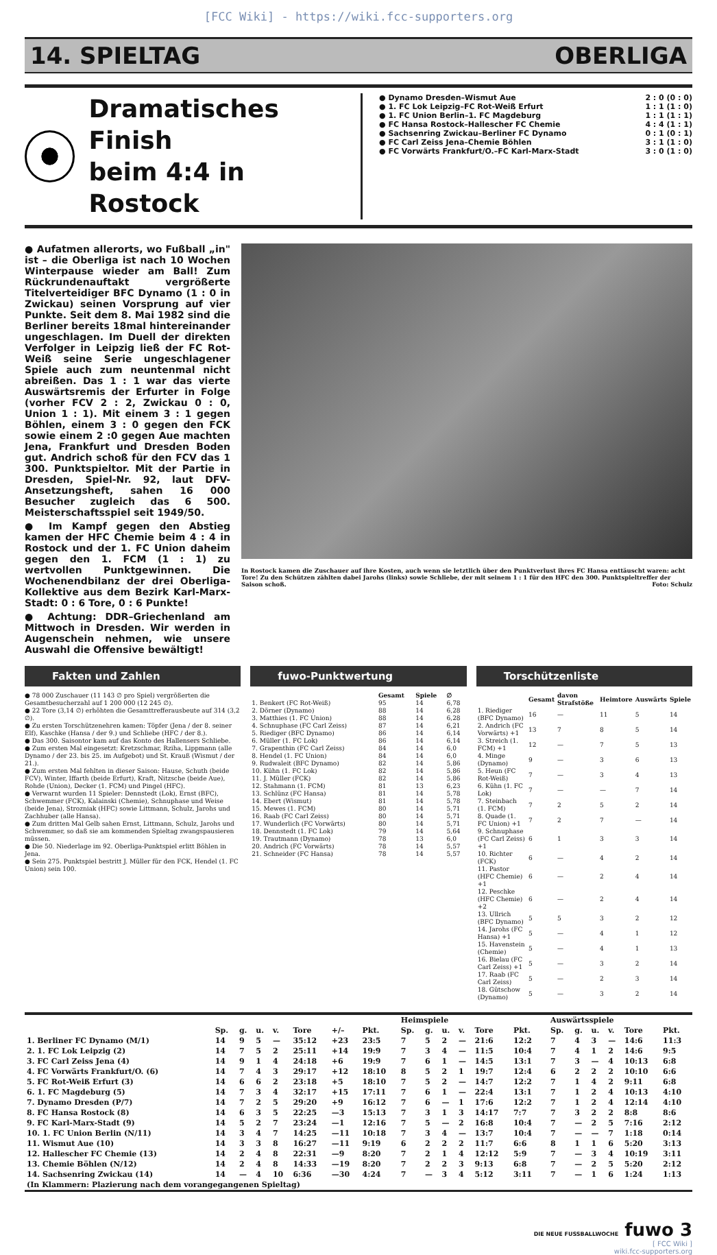[FCC Wiki] - https://wiki.fcc-supporters.org
14. SPIELTAG OBERLIGA
Dramatisches Finish
beim 4:4 in Rostock
● Dynamo Dresden–Wismut Aue 2 : 0 (0 : 0)
● 1. FC Lok Leipzig–FC Rot-Weiß Erfurt 1 : 1 (1 : 0)
● 1. FC Union Berlin–1. FC Magdeburg 1 : 1 (1 : 1)
● FC Hansa Rostock–Hallescher FC Chemie 4 : 4 (1 : 1)
● Sachsenring Zwickau–Berliner FC Dynamo 0 : 1 (0 : 1)
● FC Carl Zeiss Jena–Chemie Böhlen 3 : 1 (1 : 0)
● FC Vorwärts Frankfurt/O.–FC Karl-Marx-Stadt 3 : 0 (1 : 0)
● Aufatmen allerorts, wo Fußball „in" ist – die Oberliga ist nach 10 Wochen Winterpause wieder am Ball! Zum Rückrundenauftakt vergrößerte Titelverteidiger BFC Dynamo (1 : 0 in Zwickau) seinen Vorsprung auf vier Punkte. Seit dem 8. Mai 1982 sind die Berliner bereits 18mal hintereinander ungeschlagen. Im Duell der direkten Verfolger in Leipzig ließ der FC Rot-Weiß seine Serie ungeschlagener Spiele auch zum neuntenmal nicht abreißen. Das 1 : 1 war das vierte Auswärtsremis der Erfurter in Folge (vorher FCV 2 : 2, Zwickau 0 : 0, Union 1 : 1). Mit einem 3 : 1 gegen Böhlen, einem 3 : 0 gegen den FCK sowie einem 2 :0 gegen Aue machten Jena, Frankfurt und Dresden Boden gut. Andrich schoß für den FCV das 1 300. Punktspieltor. Mit der Partie in Dresden, Spiel-Nr. 92, laut DFV-Ansetzungsheft, sahen 16 000 Besucher zugleich das 6 500. Meisterschaftsspiel seit 1949/50.
● Im Kampf gegen den Abstieg kamen der HFC Chemie beim 4 : 4 in Rostock und der 1. FC Union daheim gegen den 1. FCM (1 : 1) zu wertvollen Punktgewinnen. Die Wochenendbilanz der drei Oberliga-Kollektive aus dem Bezirk Karl-Marx-Stadt: 0 : 6 Tore, 0 : 6 Punkte!
● Achtung: DDR–Griechenland am Mittwoch in Dresden. Wir werden in Augenschein nehmen, wie unsere Auswahl die Offensive bewältigt!
In Rostock kamen die Zuschauer auf ihre Kosten, auch wenn sie letztlich über den Punktverlust ihres FC Hansa enttäuscht waren: acht Tore! Zu den Schützen zählten dabei Jarohs (links) sowie Schliebe, der mit seinem 1 : 1 für den HFC den 300. Punktspieltreffer der Saison schoß. Foto: Schulz
Fakten und Zahlen
● 78 000 Zuschauer (11 143 ∅ pro Spiel) vergrößerten die Gesamtbesucherzahl auf 1 200 000 (12 245 ∅).
● 22 Tore (3,14 ∅) erhöhten die Gesamttrefferausbeute auf 314 (3,2 ∅).
● Zu ersten Torschützenehren kamen: Töpfer (Jena / der 8. seiner Elf), Kaschke (Hansa / der 9.) und Schliebe (HFC / der 8.).
● Das 300. Saisontor kam auf das Konto des Hallensers Schliebe.
● Zum ersten Mal eingesetzt: Kretzschmar, Rziha, Lippmann (alle Dynamo / der 23. bis 25. im Aufgebot) und St. Krauß (Wismut / der 21.).
● Zum ersten Mal fehlten in dieser Saison: Hause, Schuth (beide FCV), Winter, Iffarth (beide Erfurt), Kraft, Nitzsche (beide Aue), Rohde (Union), Decker (1. FCM) und Pingel (HFC).
● Verwarnt wurden 11 Spieler: Dennstedt (Lok), Ernst (BFC), Schwemmer (FCK), Kalainski (Chemie), Schnuphase und Weise (beide Jena), Strozniak (HFC) sowie Littmann, Schulz, Jarohs und Zachhuber (alle Hansa).
● Zum dritten Mal Gelb sahen Ernst, Littmann, Schulz, Jarohs und Schwemmer, so daß sie am kommenden Spieltag zwangspausieren müssen.
● Die 50. Niederlage im 92. Oberliga-Punktspiel erlitt Böhlen in Jena.
● Sein 275. Punktspiel bestritt J. Müller für den FCK, Hendel (1. FC Union) sein 100.
fuwo-Punktwertung
| | Gesamt | Spiele | ∅ |
| --- | --- | --- | --- |
| 1. Benkert (FC Rot-Weiß) | 95 | 14 | 6,78 |
| 2. Dörner (Dynamo) | 88 | 14 | 6,28 |
| 3. Matthies (1. FC Union) | 88 | 14 | 6,28 |
| 4. Schnuphase (FC Carl Zeiss) | 87 | 14 | 6,21 |
| 5. Riediger (BFC Dynamo) | 86 | 14 | 6,14 |
| 6. Müller (1. FC Lok) | 86 | 14 | 6,14 |
| 7. Grapenthin (FC Carl Zeiss) | 84 | 14 | 6,0 |
| 8. Hendel (1. FC Union) | 84 | 14 | 6,0 |
| 9. Rudwaleit (BFC Dynamo) | 82 | 14 | 5,86 |
| 10. Kühn (1. FC Lok) | 82 | 14 | 5,86 |
| 11. J. Müller (FCK) | 82 | 14 | 5,86 |
| 12. Stahmann (1. FCM) | 81 | 13 | 6,23 |
| 13. Schlünz (FC Hansa) | 81 | 14 | 5,78 |
| 14. Ebert (Wismut) | 81 | 14 | 5,78 |
| 15. Mewes (1. FCM) | 80 | 14 | 5,71 |
| 16. Raab (FC Carl Zeiss) | 80 | 14 | 5,71 |
| 17. Wunderlich (FC Vorwärts) | 80 | 14 | 5,71 |
| 18. Dennstedt (1. FC Lok) | 79 | 14 | 5,64 |
| 19. Trautmann (Dynamo) | 78 | 13 | 6,0 |
| 20. Andrich (FC Vorwärts) | 78 | 14 | 5,57 |
| 21. Schneider (FC Hansa) | 78 | 14 | 5,57 |
Torschützenliste
| | Gesamt | davon Strafstöße | Heimtore | Auswärts | Spiele |
| --- | --- | --- | --- | --- | --- |
| 1. Riediger (BFC Dynamo) | 16 | — | 11 | 5 | 14 |
| 2. Andrich (FC Vorwärts) +1 | 13 | 7 | 8 | 5 | 14 |
| 3. Streich (1. FCM) +1 | 12 | — | 7 | 5 | 13 |
| 4. Minge (Dynamo) | 9 | — | 3 | 6 | 13 |
| 5. Heun (FC Rot-Weiß) | 7 | — | 3 | 4 | 13 |
| 6. Kühn (1. FC Lok) | 7 | — | — | 7 | 14 |
| 7. Steinbach (1. FCM) | 7 | 2 | 5 | 2 | 14 |
| 8. Quade (1. FC Union) +1 | 7 | 2 | 7 | — | 14 |
| 9. Schnuphase (FC Carl Zeiss) +1 | 6 | 1 | 3 | 3 | 14 |
| 10. Richter (FCK) | 6 | — | 4 | 2 | 14 |
| 11. Pastor (HFC Chemie) +1 | 6 | — | 2 | 4 | 14 |
| 12. Peschke (HFC Chemie) +2 | 6 | — | 2 | 4 | 14 |
| 13. Ullrich (BFC Dynamo) | 5 | 5 | 3 | 2 | 12 |
| 14. Jarohs (FC Hansa) +1 | 5 | — | 4 | 1 | 12 |
| 15. Havenstein (Chemie) | 5 | — | 4 | 1 | 13 |
| 16. Bielau (FC Carl Zeiss) +1 | 5 | — | 3 | 2 | 14 |
| 17. Raab (FC Carl Zeiss) | 5 | — | 2 | 3 | 14 |
| 18. Gütschow (Dynamo) | 5 | — | 3 | 2 | 14 |
| | | | | | | | | Heimspiele | | | | | | | Auswärtsspiele | | | | | |
| --- | --- | --- | --- | --- | --- | --- | --- | --- | --- | --- | --- | --- | --- | --- | --- | --- | --- | --- | --- | --- |
| | Sp. | g. | u. | v. | Tore | +/– | Pkt. | Sp. | g. | u. | v. | Tore | Pkt. | | Sp. | g. | u. | v. | Tore | Pkt. |
| 1. Berliner FC Dynamo (M/1) | 14 | 9 | 5 | — | 35:12 | +23 | 23:5 | 7 | 5 | 2 | — | 21:6 | 12:2 | | 7 | 4 | 3 | — | 14:6 | 11:3 |
| 2. 1. FC Lok Leipzig (2) | 14 | 7 | 5 | 2 | 25:11 | +14 | 19:9 | 7 | 3 | 4 | — | 11:5 | 10:4 | | 7 | 4 | 1 | 2 | 14:6 | 9:5 |
| 3. FC Carl Zeiss Jena (4) | 14 | 9 | 1 | 4 | 24:18 | +6 | 19:9 | 7 | 6 | 1 | — | 14:5 | 13:1 | | 7 | 3 | — | 4 | 10:13 | 6:8 |
| 4. FC Vorwärts Frankfurt/O. (6) | 14 | 7 | 4 | 3 | 29:17 | +12 | 18:10 | 8 | 5 | 2 | 1 | 19:7 | 12:4 | | 6 | 2 | 2 | 2 | 10:10 | 6:6 |
| 5. FC Rot-Weiß Erfurt (3) | 14 | 6 | 6 | 2 | 23:18 | +5 | 18:10 | 7 | 5 | 2 | — | 14:7 | 12:2 | | 7 | 1 | 4 | 2 | 9:11 | 6:8 |
| 6. 1. FC Magdeburg (5) | 14 | 7 | 3 | 4 | 32:17 | +15 | 17:11 | 7 | 6 | 1 | — | 22:4 | 13:1 | | 7 | 1 | 2 | 4 | 10:13 | 4:10 |
| 7. Dynamo Dresden (P/7) | 14 | 7 | 2 | 5 | 29:20 | +9 | 16:12 | 7 | 6 | — | 1 | 17:6 | 12:2 | | 7 | 1 | 2 | 4 | 12:14 | 4:10 |
| 8. FC Hansa Rostock (8) | 14 | 6 | 3 | 5 | 22:25 | —3 | 15:13 | 7 | 3 | 1 | 3 | 14:17 | 7:7 | | 7 | 3 | 2 | 2 | 8:8 | 8:6 |
| 9. FC Karl-Marx-Stadt (9) | 14 | 5 | 2 | 7 | 23:24 | —1 | 12:16 | 7 | 5 | — | 2 | 16:8 | 10:4 | | 7 | — | 2 | 5 | 7:16 | 2:12 |
| 10. 1. FC Union Berlin (N/11) | 14 | 3 | 4 | 7 | 14:25 | —11 | 10:18 | 7 | 3 | 4 | — | 13:7 | 10:4 | | 7 | — | — | 7 | 1:18 | 0:14 |
| 11. Wismut Aue (10) | 14 | 3 | 3 | 8 | 16:27 | —11 | 9:19 | 6 | 2 | 2 | 2 | 11:7 | 6:6 | | 8 | 1 | 1 | 6 | 5:20 | 3:13 |
| 12. Hallescher FC Chemie (13) | 14 | 2 | 4 | 8 | 22:31 | —9 | 8:20 | 7 | 2 | 1 | 4 | 12:12 | 5:9 | | 7 | — | 3 | 4 | 10:19 | 3:11 |
| 13. Chemie Böhlen (N/12) | 14 | 2 | 4 | 8 | 14:33 | —19 | 8:20 | 7 | 2 | 2 | 3 | 9:13 | 6:8 | | 7 | — | 2 | 5 | 5:20 | 2:12 |
| 14. Sachsenring Zwickau (14) | 14 | — | 4 | 10 | 6:36 | —30 | 4:24 | 7 | — | 3 | 4 | 5:12 | 3:11 | | 7 | — | 1 | 6 | 1:24 | 1:13 |
| (In Klammern: Plazierung nach dem vorangegangenen Spieltag) | | | | | | | | | | | | | | | | | | | | |
DIE NEUE FUSSBALLWOCHE fuwo 3
[ FCC Wiki ]
wiki.fcc-supporters.org